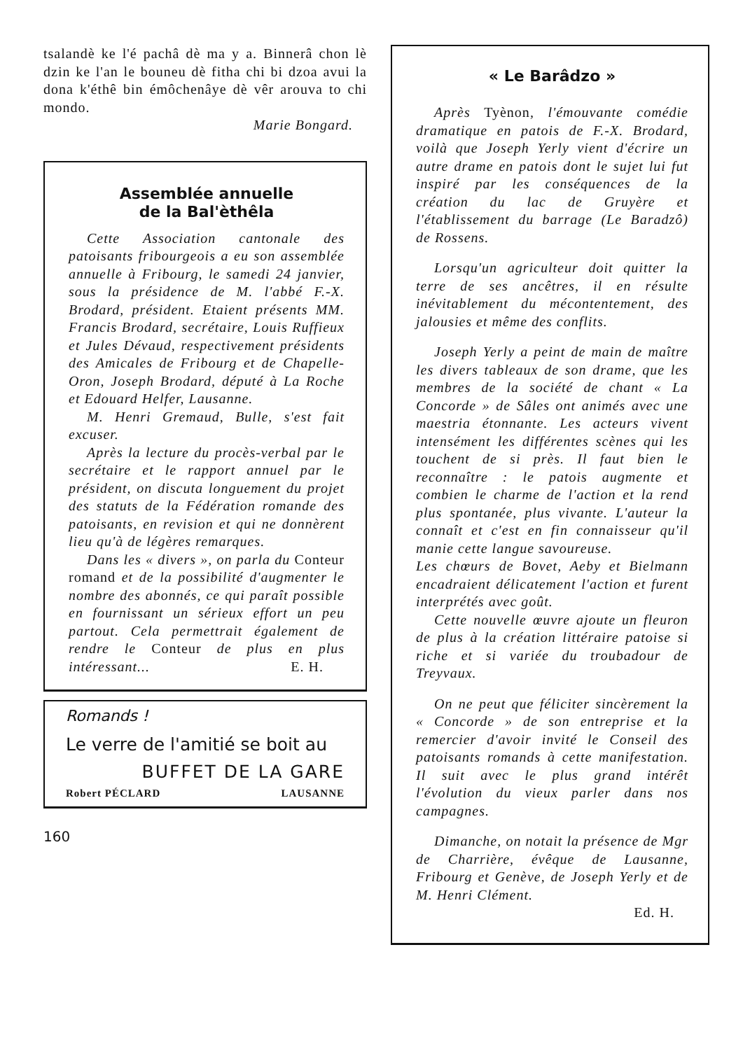tsalandè ke l'é pachâ dè ma y a. Binnerâ chon lè dzin ke l'an le bouneu dè fitha chi bi dzoa avui la dona k'éthê bin émôchenâye dè vêr arouva to chi mondo.
Marie Bongard.
Assemblée annuelle
de la Bal'èthêla
Cette Association cantonale des patoisants fribourgeois a eu son assemblée annuelle à Fribourg, le samedi 24 janvier, sous la présidence de M. l'abbé F.-X. Brodard, président. Etaient présents MM. Francis Brodard, secrétaire, Louis Ruffieux et Jules Dévaud, respectivement présidents des Amicales de Fribourg et de Chapelle-Oron, Joseph Brodard, député à La Roche et Edouard Helfer, Lausanne.
M. Henri Gremaud, Bulle, s'est fait excuser.
Après la lecture du procès-verbal par le secrétaire et le rapport annuel par le président, on discuta longuement du projet des statuts de la Fédération romande des patoisants, en revision et qui ne donnèrent lieu qu'à de légères remarques.
Dans les « divers », on parla du Conteur romand et de la possibilité d'augmenter le nombre des abonnés, ce qui paraît possible en fournissant un sérieux effort un peu partout. Cela permettrait également de rendre le Conteur de plus en plus intéressant... E. H.
Romands !
Le verre de l'amitié se boit au
BUFFET DE LA GARE
Robert PÉCLARD LAUSANNE
160
« Le Barâdzo »
Après Tyènon, l'émouvante comédie dramatique en patois de F.-X. Brodard, voilà que Joseph Yerly vient d'écrire un autre drame en patois dont le sujet lui fut inspiré par les conséquences de la création du lac de Gruyère et l'établissement du barrage (Le Baradzô) de Rossens.
Lorsqu'un agriculteur doit quitter la terre de ses ancêtres, il en résulte inévitablement du mécontentement, des jalousies et même des conflits.
Joseph Yerly a peint de main de maître les divers tableaux de son drame, que les membres de la société de chant « La Concorde » de Sâles ont animés avec une maestria étonnante. Les acteurs vivent intensément les différentes scènes qui les touchent de si près. Il faut bien le reconnaître : le patois augmente et combien le charme de l'action et la rend plus spontanée, plus vivante. L'auteur la connaît et c'est en fin connaisseur qu'il manie cette langue savoureuse.
Les chœurs de Bovet, Aeby et Bielmann encadraient délicatement l'action et furent interprétés avec goût.
Cette nouvelle œuvre ajoute un fleuron de plus à la création littéraire patoise si riche et si variée du troubadour de Treyvaux.
On ne peut que féliciter sincèrement la « Concorde » de son entreprise et la remercier d'avoir invité le Conseil des patoisants romands à cette manifestation. Il suit avec le plus grand intérêt l'évolution du vieux parler dans nos campagnes.
Dimanche, on notait la présence de Mgr de Charrière, évêque de Lausanne, Fribourg et Genève, de Joseph Yerly et de M. Henri Clément.
Ed. H.